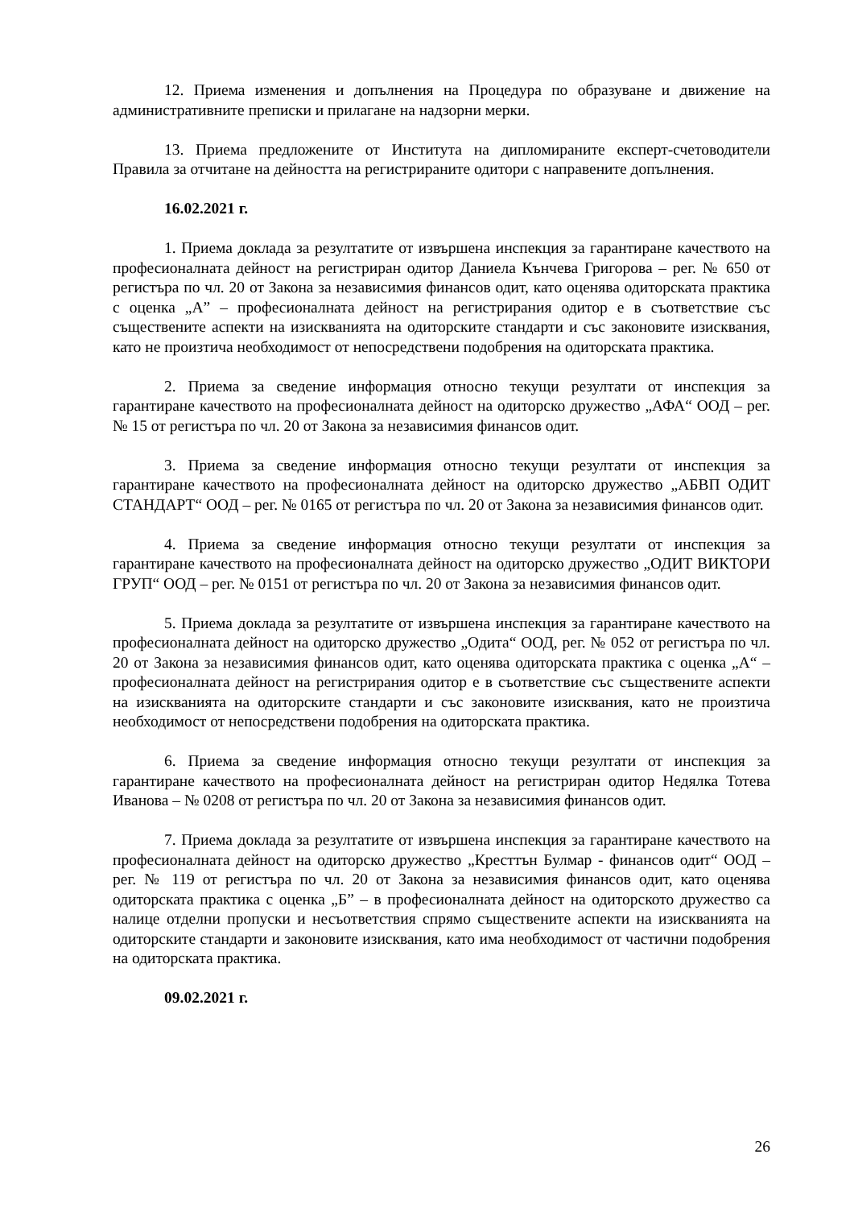12. Приема изменения и допълнения на Процедура по образуване и движение на административните преписки и прилагане на надзорни мерки.
13. Приема предложените от Института на дипломираните експерт-счетоводители Правила за отчитане на дейността на регистрираните одитори с направените допълнения.
16.02.2021 г.
1. Приема доклада за резултатите от извършена инспекция за гарантиране качеството на професионалната дейност на регистриран одитор Даниела Кънчева Григорова – рег. № 650 от регистъра по чл. 20 от Закона за независимия финансов одит, като оценява одиторската практика с оценка „А” – професионалната дейност на регистрирания одитор е в съответствие със съществените аспекти на изискванията на одиторските стандарти и със законовите изисквания, като не произтича необходимост от непосредствени подобрения на одиторската практика.
2. Приема за сведение информация относно текущи резултати от инспекция за гарантиране качеството на професионалната дейност на одиторско дружество „АФА“ ООД – рег. № 15 от регистъра по чл. 20 от Закона за независимия финансов одит.
3. Приема за сведение информация относно текущи резултати от инспекция за гарантиране качеството на професионалната дейност на одиторско дружество „АБВП ОДИТ СТАНДАРТ“ ООД – рег. № 0165 от регистъра по чл. 20 от Закона за независимия финансов одит.
4. Приема за сведение информация относно текущи резултати от инспекция за гарантиране качеството на професионалната дейност на одиторско дружество „ОДИТ ВИКТОРИ ГРУП“ ООД – рег. № 0151 от регистъра по чл. 20 от Закона за независимия финансов одит.
5. Приема доклада за резултатите от извършена инспекция за гарантиране качеството на професионалната дейност на одиторско дружество „Одита“ ООД, рег. № 052 от регистъра по чл. 20 от Закона за независимия финансов одит, като оценява одиторската практика с оценка „А“ – професионалната дейност на регистрирания одитор е в съответствие със съществените аспекти на изискванията на одиторските стандарти и със законовите изисквания, като не произтича необходимост от непосредствени подобрения на одиторската практика.
6. Приема за сведение информация относно текущи резултати от инспекция за гарантиране качеството на професионалната дейност на регистриран одитор Недялка Тотева Иванова – № 0208 от регистъра по чл. 20 от Закона за независимия финансов одит.
7. Приема доклада за резултатите от извършена инспекция за гарантиране качеството на професионалната дейност на одиторско дружество „Кресттън Булмар - финансов одит“ ООД – рег. № 119 от регистъра по чл. 20 от Закона за независимия финансов одит, като оценява одиторската практика с оценка „Б” – в професионалната дейност на одиторското дружество са налице отделни пропуски и несъответствия спрямо съществените аспекти на изискванията на одиторските стандарти и законовите изисквания, като има необходимост от частични подобрения на одиторската практика.
09.02.2021 г.
26